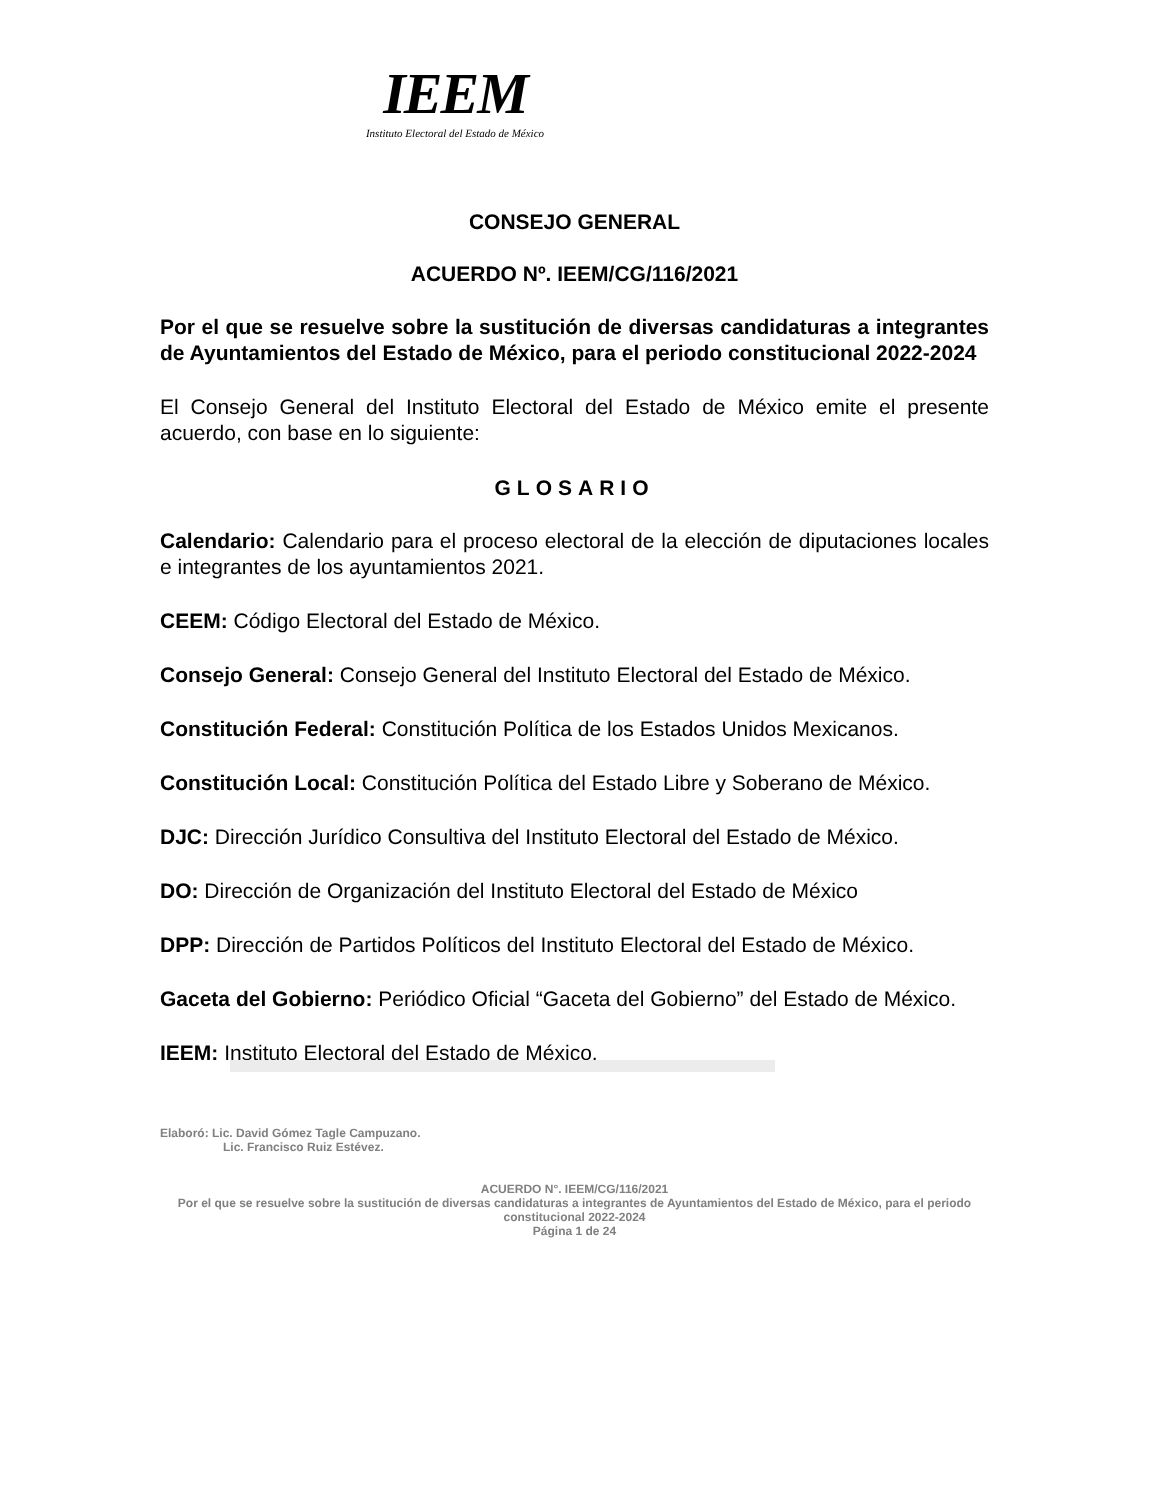IEEM
Instituto Electoral del Estado de México
CONSEJO GENERAL
ACUERDO Nº. IEEM/CG/116/2021
Por el que se resuelve sobre la sustitución de diversas candidaturas a integrantes de Ayuntamientos del Estado de México, para el periodo constitucional 2022-2024
El Consejo General del Instituto Electoral del Estado de México emite el presente acuerdo, con base en lo siguiente:
GLOSARIO
Calendario: Calendario para el proceso electoral de la elección de diputaciones locales e integrantes de los ayuntamientos 2021.
CEEM: Código Electoral del Estado de México.
Consejo General: Consejo General del Instituto Electoral del Estado de México.
Constitución Federal: Constitución Política de los Estados Unidos Mexicanos.
Constitución Local: Constitución Política del Estado Libre y Soberano de México.
DJC: Dirección Jurídico Consultiva del Instituto Electoral del Estado de México.
DO: Dirección de Organización del Instituto Electoral del Estado de México
DPP: Dirección de Partidos Políticos del Instituto Electoral del Estado de México.
Gaceta del Gobierno: Periódico Oficial “Gaceta del Gobierno” del Estado de México.
IEEM: Instituto Electoral del Estado de México.
Elaboró: Lic. David Gómez Tagle Campuzano.
Lic. Francisco Ruiz Estévez.
ACUERDO N°. IEEM/CG/116/2021
Por el que se resuelve sobre la sustitución de diversas candidaturas a integrantes de Ayuntamientos del Estado de México, para el periodo constitucional 2022-2024
Página 1 de 24